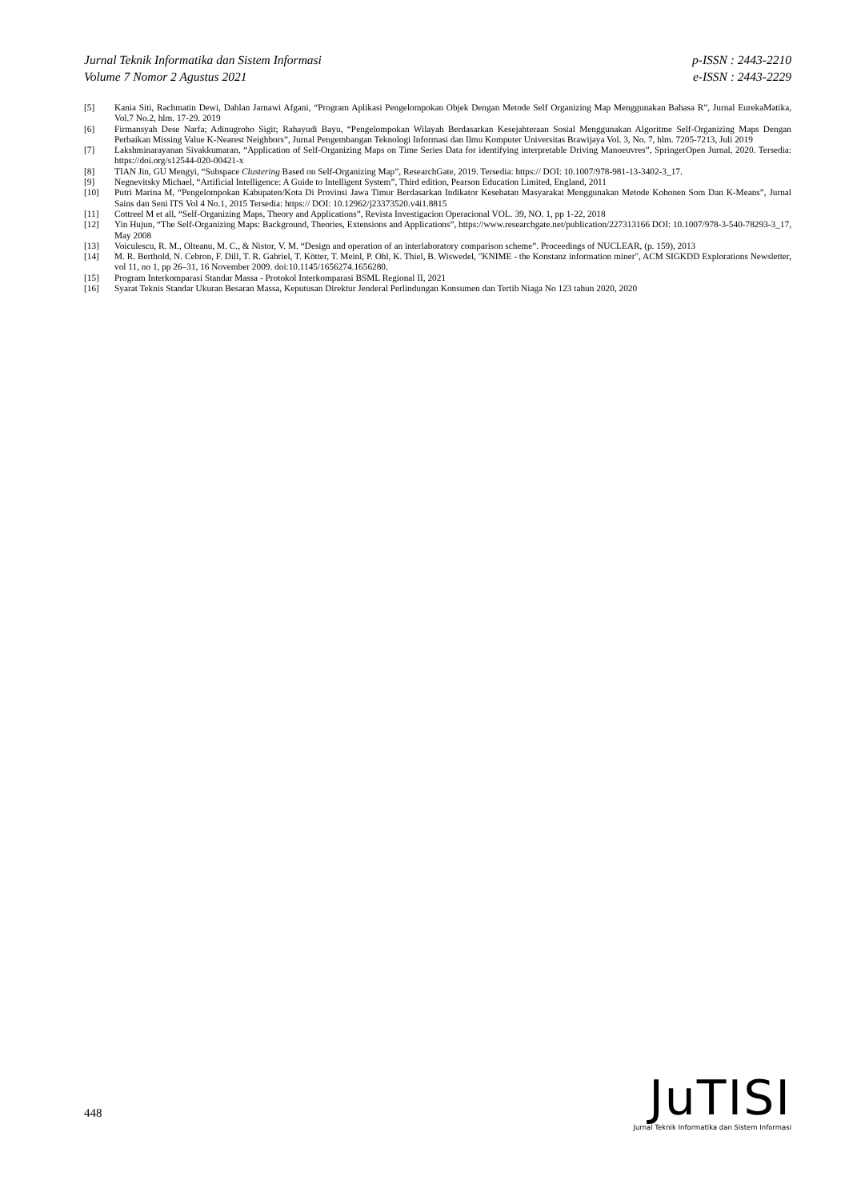Jurnal Teknik Informatika dan Sistem Informasi
Volume 7 Nomor 2 Agustus 2021
p-ISSN : 2443-2210
e-ISSN : 2443-2229
[5] Kania Siti, Rachmatin Dewi, Dahlan Jarnawi Afgani, “Program Aplikasi Pengelompokan Objek Dengan Metode Self Organizing Map Menggunakan Bahasa R”, Jurnal EurekaMatika, Vol.7 No.2, hlm. 17-29. 2019
[6] Firmansyah Dese Narfa; Adinugroho Sigit; Rahayudi Bayu, “Pengelompokan Wilayah Berdasarkan Kesejahteraan Sosial Menggunakan Algoritme Self-Organizing Maps Dengan Perbaikan Missing Value K-Nearest Neighbors”, Jurnal Pengembangan Teknologi Informasi dan Ilmu Komputer Universitas Brawijaya Vol. 3, No. 7, hlm. 7205-7213, Juli 2019
[7] Lakshminarayanan Sivakkumaran, “Application of Self-Organizing Maps on Time Series Data for identifying interpretable Driving Manoeuvres”, SpringerOpen Jurnal, 2020. Tersedia: https://doi.org/s12544-020-00421-x
[8] TIAN Jin, GU Mengyi, “Subspace Clustering Based on Self-Organizing Map”, ResearchGate, 2019. Tersedia: https:// DOI: 10.1007/978-981-13-3402-3_17.
[9] Negnevitsky Michael, “Artificial Intelligence: A Guide to Intelligent System”, Third edition, Pearson Education Limited, England, 2011
[10] Putri Marina M, “Pengelompokan Kabupaten/Kota Di Provinsi Jawa Timur Berdasarkan Indikator Kesehatan Masyarakat Menggunakan Metode Kohonen Som Dan K-Means”, Jurnal Sains dan Seni ITS Vol 4 No.1, 2015 Tersedia: https:// DOI: 10.12962/j23373520.v4i1.8815
[11] Cottreel M et all, “Self-Organizing Maps, Theory and Applications”, Revista Investigacion Operacional VOL. 39, NO. 1, pp 1-22, 2018
[12] Yin Hujun, “The Self-Organizing Maps: Background, Theories, Extensions and Applications”, https://www.researchgate.net/publication/227313166 DOI: 10.1007/978-3-540-78293-3_17, May 2008
[13] Voiculescu, R. M., Olteanu, M. C., & Nistor, V. M. “Design and operation of an interlaboratory comparison scheme”. Proceedings of NUCLEAR, (p. 159), 2013
[14] M. R. Berthold, N. Cebron, F. Dill, T. R. Gabriel, T. Kötter, T. Meinl, P. Ohl, K. Thiel, B. Wiswedel, "KNIME - the Konstanz information miner", ACM SIGKDD Explorations Newsletter, vol 11, no 1, pp 26–31, 16 November 2009. doi:10.1145/1656274.1656280.
[15] Program Interkomparasi Standar Massa - Protokol Interkomparasi BSML Regional II, 2021
[16] Syarat Teknis Standar Ukuran Besaran Massa, Keputusan Direktur Jenderal Perlindungan Konsumen dan Tertib Niaga No 123 tahun 2020, 2020
448
JuTISI
Jurnal Teknik Informatika dan Sistem Informasi